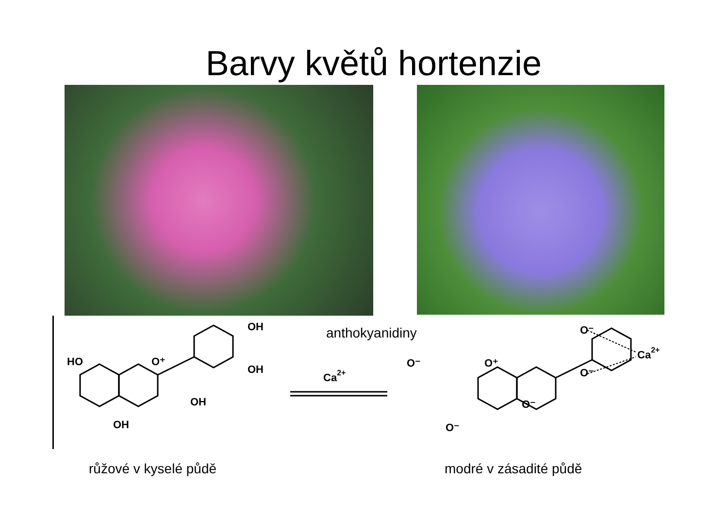Barvy květů hortenzie
anthokyanidiny
OH
OH
HO
O⁺
OH
OH
Ca2+
O⁻
Ca2+
O⁻
O⁻
O⁺
O⁻
O⁻
růžové v kyselé půdě modré v zásadité půdě